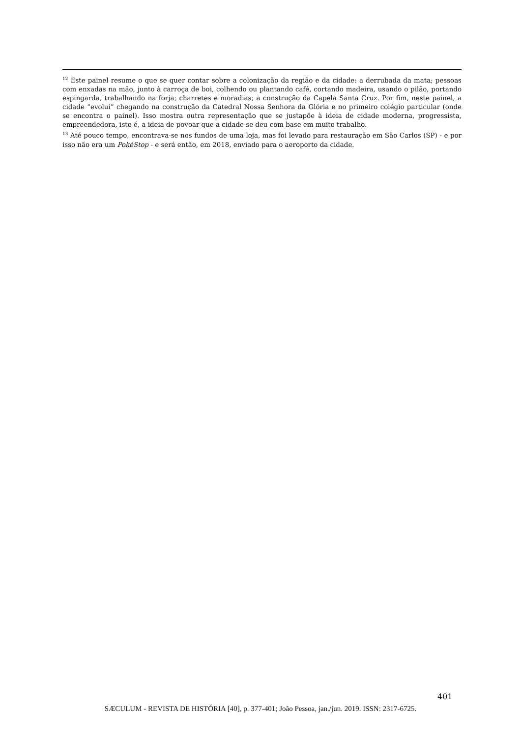<sup>12</sup> Este painel resume o que se quer contar sobre a colonização da região e da cidade: a derrubada da mata; pessoas com enxadas na mão, junto à carroça de boi, colhendo ou plantando café, cortando madeira, usando o pilão, portando espingarda, trabalhando na forja; charretes e moradias; a construção da Capela Santa Cruz. Por fim, neste painel, a cidade “evolui” chegando na construção da Catedral Nossa Senhora da Glória e no primeiro colégio particular (onde se encontra o painel). Isso mostra outra representação que se justapõe à ideia de cidade moderna, progressista, empreendedora, isto é, a ideia de povoar que a cidade se deu com base em muito trabalho.
<sup>13</sup> Até pouco tempo, encontrava-se nos fundos de uma loja, mas foi levado para restauração em São Carlos (SP) - e por isso não era um PokéStop - e será então, em 2018, enviado para o aeroporto da cidade.
401
SÆCULUM - REVISTA DE HISTÓRIA [40], p. 377-401; João Pessoa, jan./jun. 2019. ISSN: 2317-6725.